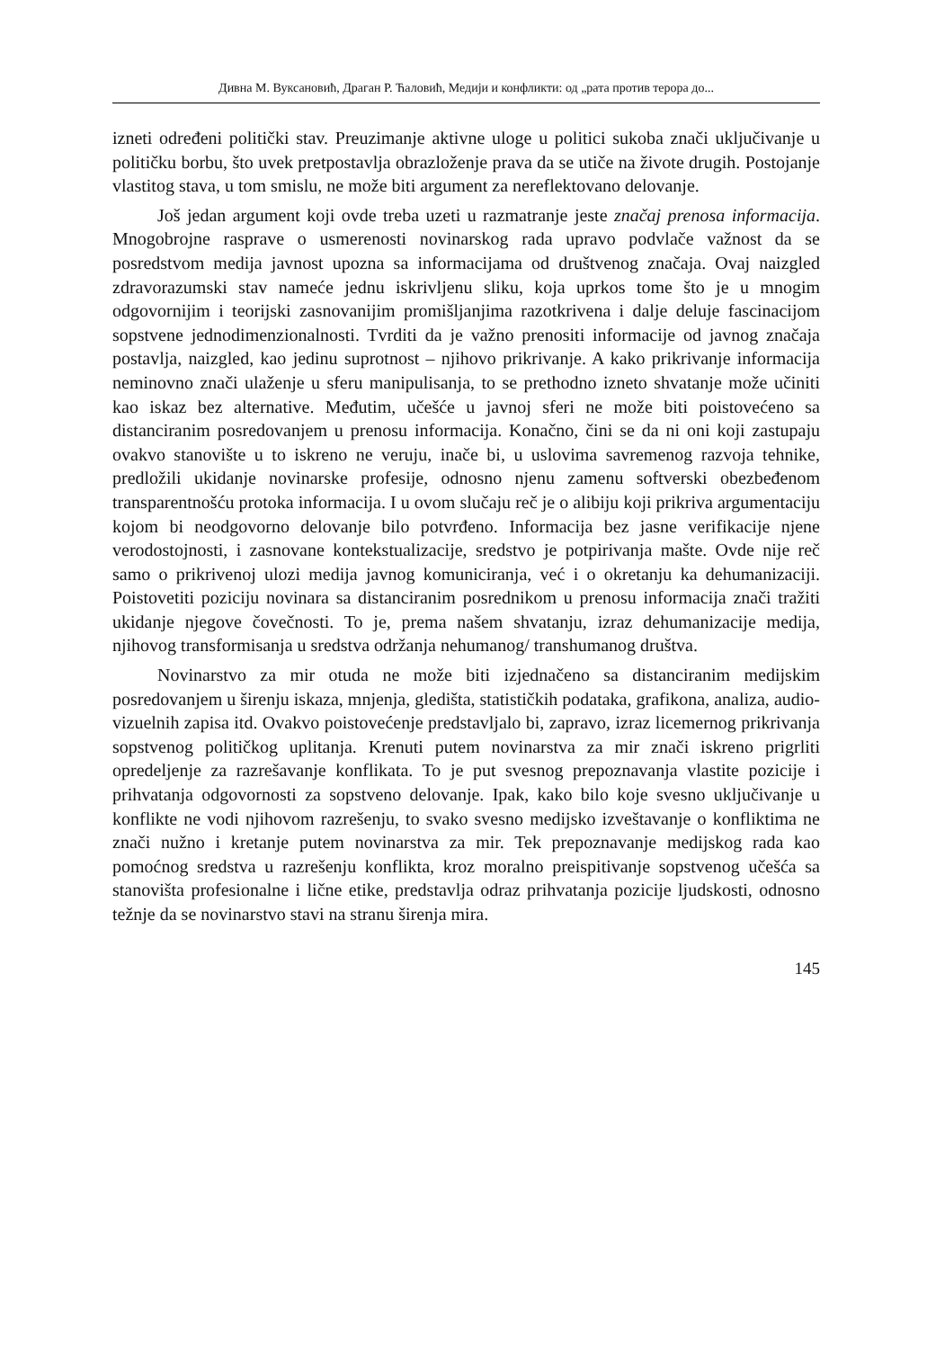Дивна М. Вуксановић, Драган Р. Ћаловић, Медији и конфликти: од „рата против терора до...
izneti određeni politički stav. Preuzimanje aktivne uloge u politici sukoba znači uključivanje u političku borbu, što uvek pretpostavlja obrazloženje prava da se utiče na živote drugih. Postojanje vlastitog stava, u tom smislu, ne može biti argument za nereflektovano delovanje.
Još jedan argument koji ovde treba uzeti u razmatranje jeste značaj prenosa informacija. Mnogobrojne rasprave o usmerenosti novinarskog rada upravo podvlače važnost da se posredstvom medija javnost upozna sa informacijama od društvenog značaja. Ovaj naizgled zdravorazumski stav nameće jednu iskrivljenu sliku, koja uprkos tome što je u mnogim odgovornijim i teorijski zasnovanijim promišljanjima razotkrivena i dalje deluje fascinacijom sopstvene jednodimenzionalnosti. Tvrditi da je važno prenositi informacije od javnog značaja postavlja, naizgled, kao jedinu suprotnost – njihovo prikrivanje. A kako prikrivanje informacija neminovno znači ulaženje u sferu manipulisanja, to se prethodno izneto shvatanje može učiniti kao iskaz bez alternative. Međutim, učešće u javnoj sferi ne može biti poistovećeno sa distanciranim posredovanjem u prenosu informacija. Konačno, čini se da ni oni koji zastupaju ovakvo stanovište u to iskreno ne veruju, inače bi, u uslovima savremenog razvoja tehnike, predložili ukidanje novinarske profesije, odnosno njenu zamenu softverski obezbeđenom transparentnošću protoka informacija. I u ovom slučaju reč je o alibiju koji prikriva argumentaciju kojom bi neodgovorno delovanje bilo potvrđeno. Informacija bez jasne verifikacije njene verodostojnosti, i zasnovane kontekstualizacije, sredstvo je potpirivanja mašte. Ovde nije reč samo o prikrivenoj ulozi medija javnog komuniciranja, već i o okretanju ka dehumanizaciji. Poistovetiti poziciju novinara sa distanciranim posrednikom u prenosu informacija znači tražiti ukidanje njegove čovečnosti. To je, prema našem shvatanju, izraz dehumanizacije medija, njihovog transformisanja u sredstva održanja nehumanog/ transhumanog društva.
Novinarstvo za mir otuda ne može biti izjednačeno sa distanciranim medijskim posredovanjem u širenju iskaza, mnjenja, gledišta, statističkih podataka, grafikona, analiza, audio-vizuelnih zapisa itd. Ovakvo poistovećenje predstavljalo bi, zapravo, izraz licemernog prikrivanja sopstvenog političkog uplitanja. Krenuti putem novinarstva za mir znači iskreno prigrliti opredeljenje za razrešavanje konflikata. To je put svesnog prepoznavanja vlastite pozicije i prihvatanja odgovornosti za sopstveno delovanje. Ipak, kako bilo koje svesno uključivanje u konflikte ne vodi njihovom razrešenju, to svako svesno medijsko izveštavanje o konfliktima ne znači nužno i kretanje putem novinarstva za mir. Tek prepoznavanje medijskog rada kao pomoćnog sredstva u razrešenju konflikta, kroz moralno preispitivanje sopstvenog učešća sa stanovišta profesionalne i lične etike, predstavlja odraz prihvatanja pozicije ljudskosti, odnosno težnje da se novinarstvo stavi na stranu širenja mira.
145